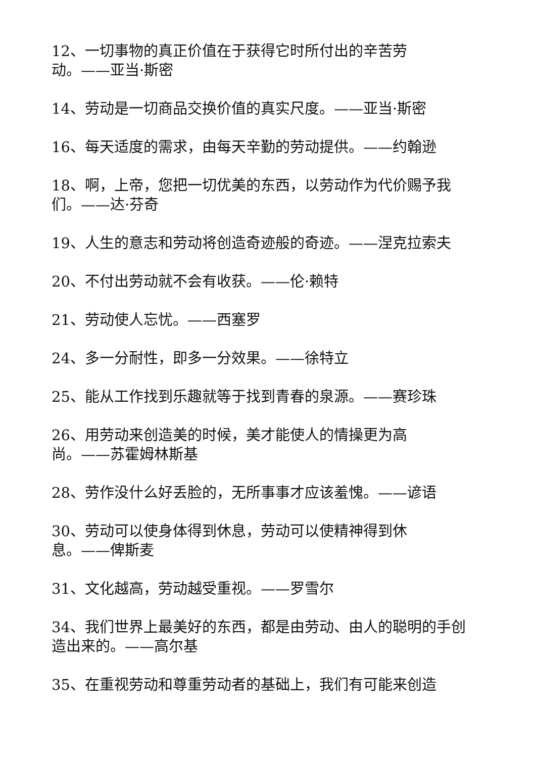12、一切事物的真正价值在于获得它时所付出的辛苦劳
动。——亚当·斯密
14、劳动是一切商品交换价值的真实尺度。——亚当·斯密
16、每天适度的需求，由每天辛勤的劳动提供。——约翰逊
18、啊，上帝，您把一切优美的东西，以劳动作为代价赐予我们。——达·芬奇
19、人生的意志和劳动将创造奇迹般的奇迹。——涅克拉索夫
20、不付出劳动就不会有收获。——伦·赖特
21、劳动使人忘忧。——西塞罗
24、多一分耐性，即多一分效果。——徐特立
25、能从工作找到乐趣就等于找到青春的泉源。——赛珍珠
26、用劳动来创造美的时候，美才能使人的情操更为高
尚。——苏霍姆林斯基
28、劳作没什么好丢脸的，无所事事才应该羞愧。——谚语
30、劳动可以使身体得到休息，劳动可以使精神得到休
息。——俾斯麦
31、文化越高，劳动越受重视。——罗雪尔
34、我们世界上最美好的东西，都是由劳动、由人的聪明的手创造出来的。——高尔基
35、在重视劳动和尊重劳动者的基础上，我们有可能来创造